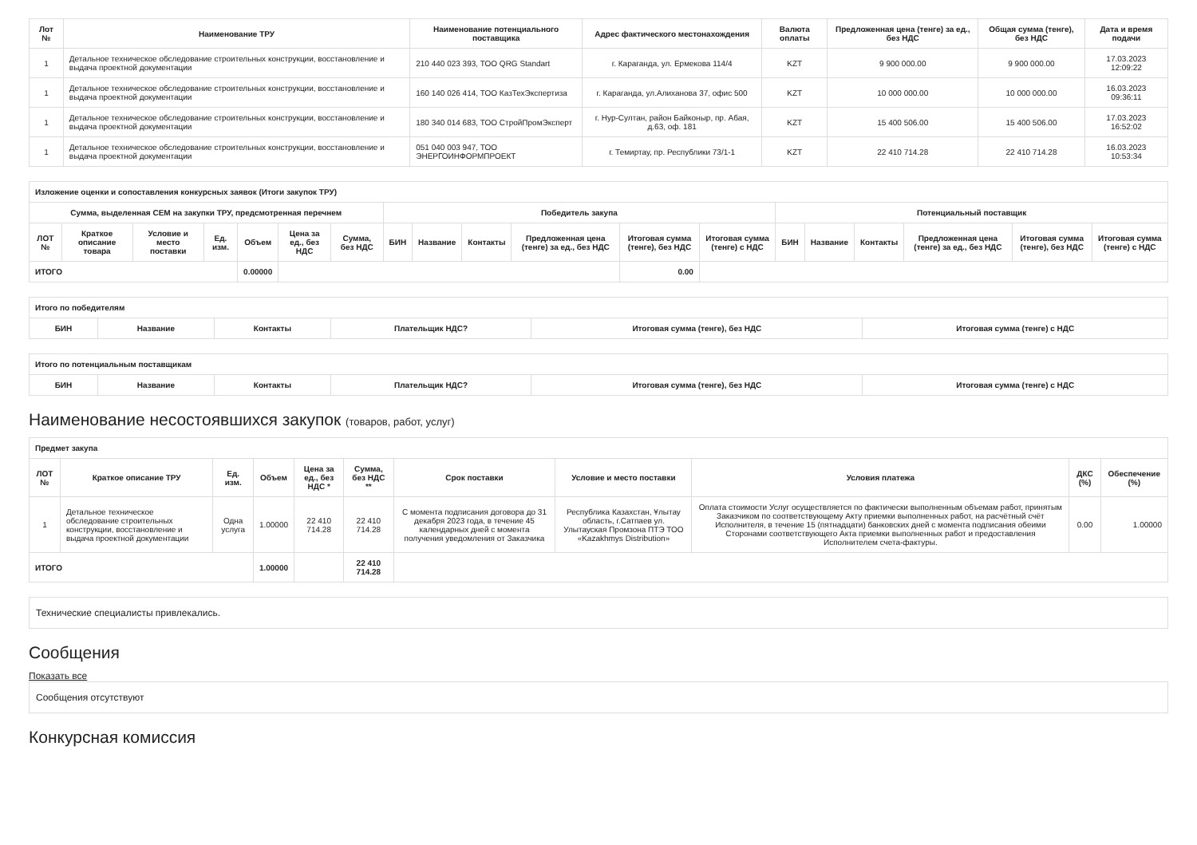| Лот № | Наименование ТРУ | Наименование потенциального поставщика | Адрес фактического местонахождения | Валюта оплаты | Предложенная цена (тенге) за ед., без НДС | Общая сумма (тенге), без НДС | Дата и время подачи |
| --- | --- | --- | --- | --- | --- | --- | --- |
| 1 | Детальное техническое обследование строительных конструкции, восстановление и выдача проектной документации | 210 440 023 393, ТОО QRG Standart | г. Караганда, ул. Ермекова 114/4 | KZT | 9 900 000.00 | 9 900 000.00 | 17.03.2023 12:09:22 |
| 1 | Детальное техническое обследование строительных конструкции, восстановление и выдача проектной документации | 160 140 026 414, ТОО КазТехЭкспертиза | г. Караганда, ул.Алиханова 37, офис 500 | KZT | 10 000 000.00 | 10 000 000.00 | 16.03.2023 09:36:11 |
| 1 | Детальное техническое обследование строительных конструкции, восстановление и выдача проектной документации | 180 340 014 683, ТОО СтройПромЭксперт | г. Нур-Султан, район Байконыр, пр. Абая, д.63, оф. 181 | KZT | 15 400 506.00 | 15 400 506.00 | 17.03.2023 16:52:02 |
| 1 | Детальное техническое обследование строительных конструкции, восстановление и выдача проектной документации | 051 040 003 947, ТОО ЭНЕРГОИНФОРМПРОЕКТ | г. Темиртау, пр. Республики 73/1-1 | KZT | 22 410 714.28 | 22 410 714.28 | 16.03.2023 10:53:34 |
| Изложение оценки и сопоставления конкурсных заявок (Итоги закупок ТРУ) | | | | | | | | | | | | | | | | | | |
| --- | --- | --- | --- | --- | --- | --- | --- | --- | --- | --- | --- | --- | --- | --- | --- | --- | --- | --- |
| Сумма, выделенная СЕМ на закупки ТРУ, предсмотренная перечнем | | | | | | | Победитель закупа | | | | | | Потенциальный поставщик | | | | | |
| ЛОТ № | Краткое описание товара | Условие и место поставки | Ед. изм. | Объем | Цена за ед., без НДС | Сумма, без НДС | БИН | Название | Контакты | Предложенная цена (тенге) за ед., без НДС | Итоговая сумма (тенге), без НДС | Итоговая сумма (тенге) с НДС | БИН | Название | Контакты | Предложенная цена (тенге) за ед., без НДС | Итоговая сумма (тенге), без НДС | Итоговая сумма (тенге) с НДС |
| ИТОГО | | | | 0.00000 | | | | | | | 0.00 | | | | | | | |
| Итого по победителям | | | | | |
| --- | --- | --- | --- | --- | --- |
| БИН | Название | Контакты | Плательщик НДС? | Итоговая сумма (тенге), без НДС | Итоговая сумма (тенге) с НДС |
| Итого по потенциальным поставщикам | | | | | |
| --- | --- | --- | --- | --- | --- |
| БИН | Название | Контакты | Плательщик НДС? | Итоговая сумма (тенге), без НДС | Итоговая сумма (тенге) с НДС |
Наименование несостоявшихся закупок (товаров, работ, услуг)
| Предмет закупа | | | | | | | | | | |
| --- | --- | --- | --- | --- | --- | --- | --- | --- | --- | --- |
| ЛОТ № | Краткое описание ТРУ | Ед. изм. | Объем | Цена за ед., без НДС * | Сумма, без НДС ** | Срок поставки | Условие и место поставки | Условия платежа | ДКС (%) | Обеспечение (%) |
| 1 | Детальное техническое обследование строительных конструкции, восстановление и выдача проектной документации | Одна услуга | 1.00000 | 22 410 714.28 | 22 410 714.28 | С момента подписания договора до 31 декабря 2023 года, в течение 45 календарных дней с момента получения уведомления от Заказчика | Республика Казахстан, Ұлытау область, г.Сатпаев ул. Улытауская Промзона ПТЭ ТОО «Kazakhmys Distribution» | Оплата стоимости Услуг осуществляется по фактически выполненным объемам работ, принятым Заказчиком по соответствующему Акту приемки выполненных работ, на расчётный счёт Исполнителя, в течение 15 (пятнадцати) банковских дней с момента подписания обеими Сторонами соответствующего Акта приемки выполненных работ и предоставления Исполнителем счета-фактуры. | 0.00 | 1.00000 |
| ИТОГО | | | 1.00000 | | 22 410 714.28 | | | | | |
Технические специалисты привлекались.
Сообщения
Показать все
Сообщения отсутствуют
Конкурсная комиссия